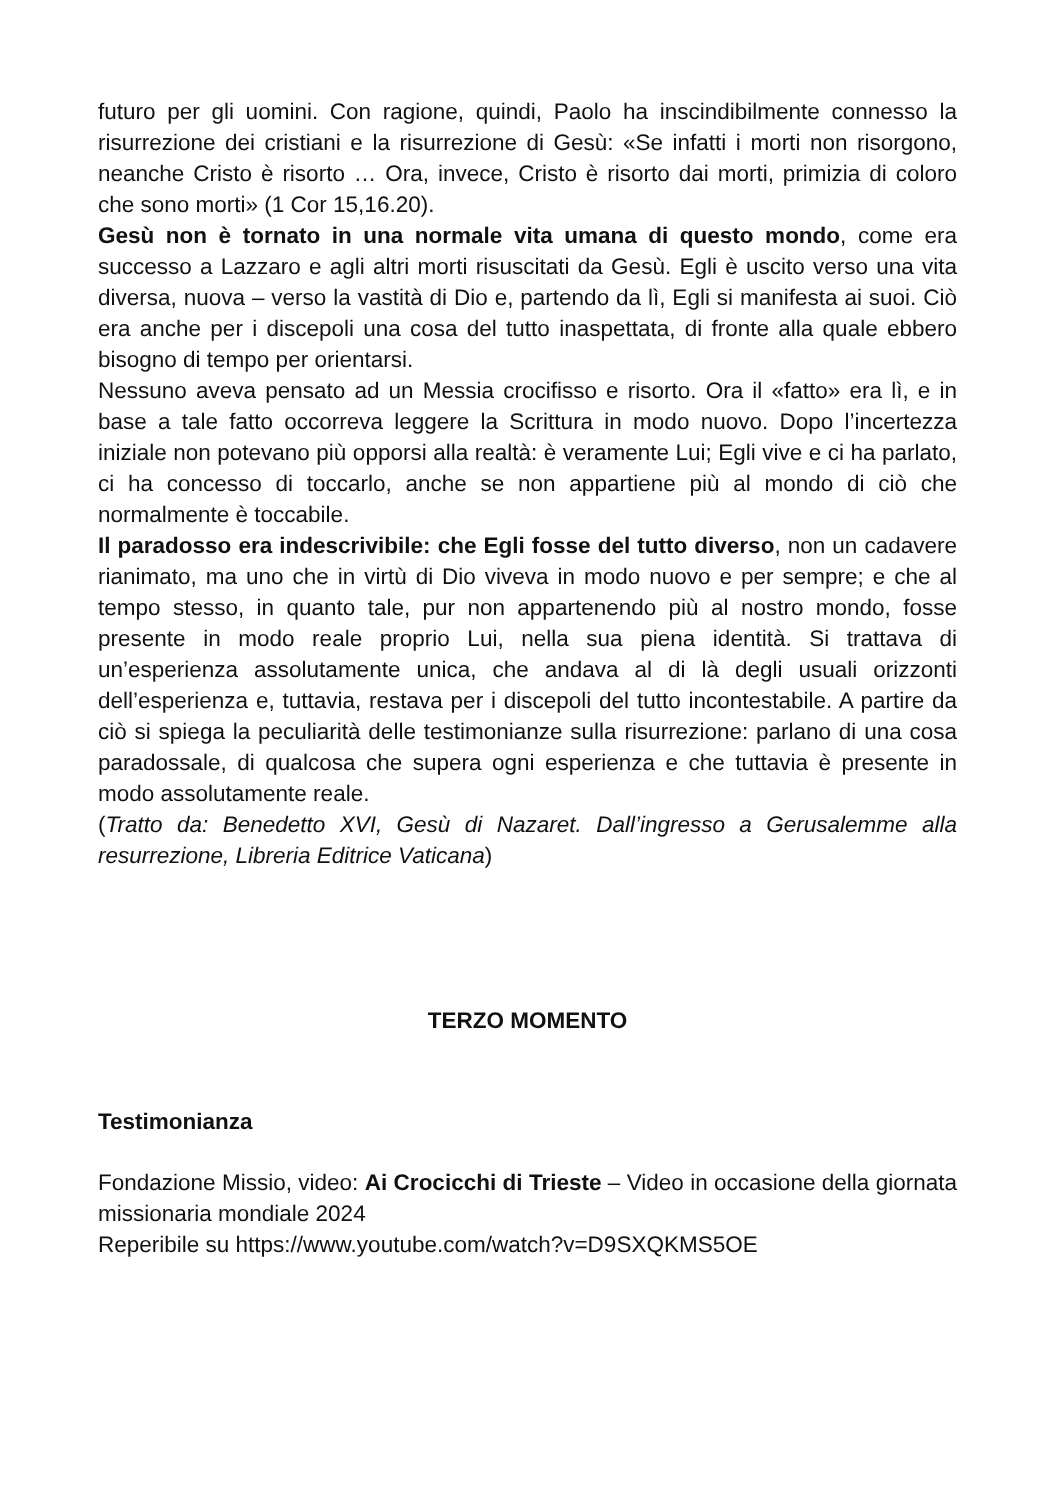futuro per gli uomini. Con ragione, quindi, Paolo ha inscindibilmente connesso la risurrezione dei cristiani e la risurrezione di Gesù: «Se infatti i morti non risorgono, neanche Cristo è risorto … Ora, invece, Cristo è risorto dai morti, primizia di coloro che sono morti» (1 Cor 15,16.20).
Gesù non è tornato in una normale vita umana di questo mondo, come era successo a Lazzaro e agli altri morti risuscitati da Gesù. Egli è uscito verso una vita diversa, nuova – verso la vastità di Dio e, partendo da lì, Egli si manifesta ai suoi. Ciò era anche per i discepoli una cosa del tutto inaspettata, di fronte alla quale ebbero bisogno di tempo per orientarsi.
Nessuno aveva pensato ad un Messia crocifisso e risorto. Ora il «fatto» era lì, e in base a tale fatto occorreva leggere la Scrittura in modo nuovo. Dopo l’incertezza iniziale non potevano più opporsi alla realtà: è veramente Lui; Egli vive e ci ha parlato, ci ha concesso di toccarlo, anche se non appartiene più al mondo di ciò che normalmente è toccabile.
Il paradosso era indescrivibile: che Egli fosse del tutto diverso, non un cadavere rianimato, ma uno che in virtù di Dio viveva in modo nuovo e per sempre; e che al tempo stesso, in quanto tale, pur non appartenendo più al nostro mondo, fosse presente in modo reale proprio Lui, nella sua piena identità. Si trattava di un’esperienza assolutamente unica, che andava al di là degli usuali orizzonti dell’esperienza e, tuttavia, restava per i discepoli del tutto incontestabile. A partire da ciò si spiega la peculiarità delle testimonianze sulla risurrezione: parlano di una cosa paradossale, di qualcosa che supera ogni esperienza e che tuttavia è presente in modo assolutamente reale.
(Tratto da: Benedetto XVI, Gesù di Nazaret. Dall’ingresso a Gerusalemme alla resurrezione, Libreria Editrice Vaticana)
TERZO MOMENTO
Testimonianza
Fondazione Missio, video: Ai Crocicchi di Trieste – Video in occasione della giornata missionaria mondiale 2024
Reperibile su https://www.youtube.com/watch?v=D9SXQKMS5OE